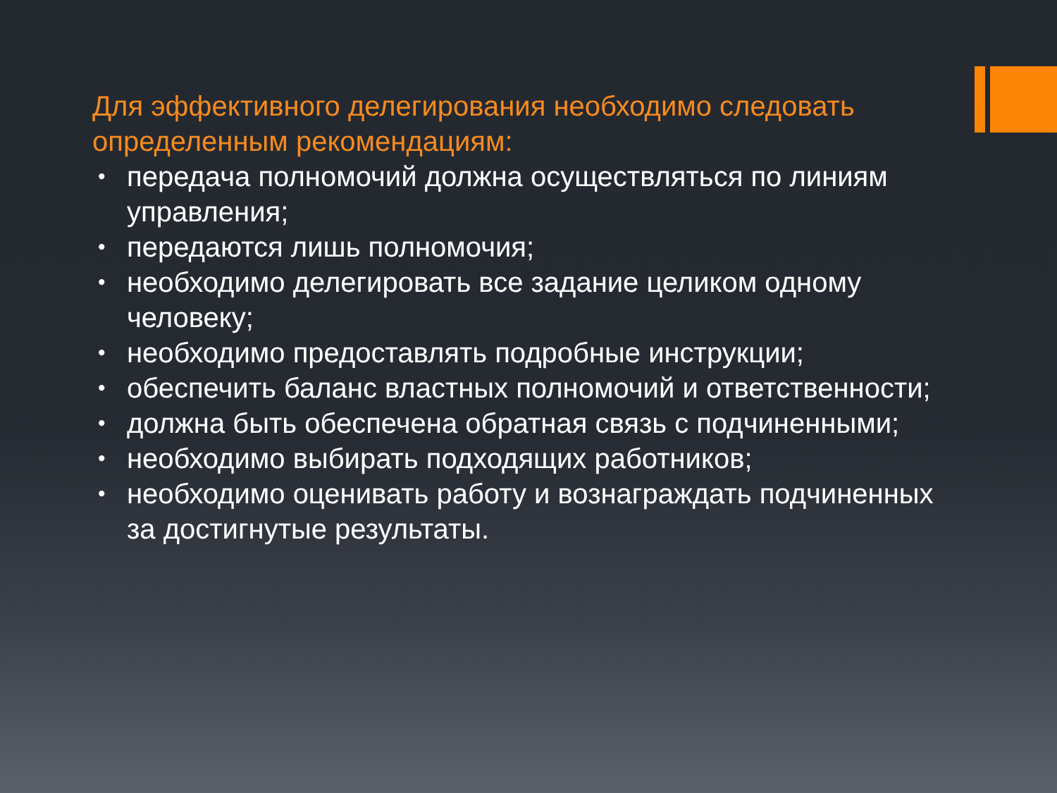Для эффективного делегирования необходимо следовать определенным рекомендациям:
• передача полномочий должна осуществляться по линиям управления;
• передаются лишь полномочия;
• необходимо делегировать все задание целиком одному человеку;
• необходимо предоставлять подробные инструкции;
• обеспечить баланс властных полномочий и ответственности;
• должна быть обеспечена обратная связь с подчиненными;
• необходимо выбирать подходящих работников;
• необходимо оценивать работу и вознаграждать подчиненных за достигнутые результаты.